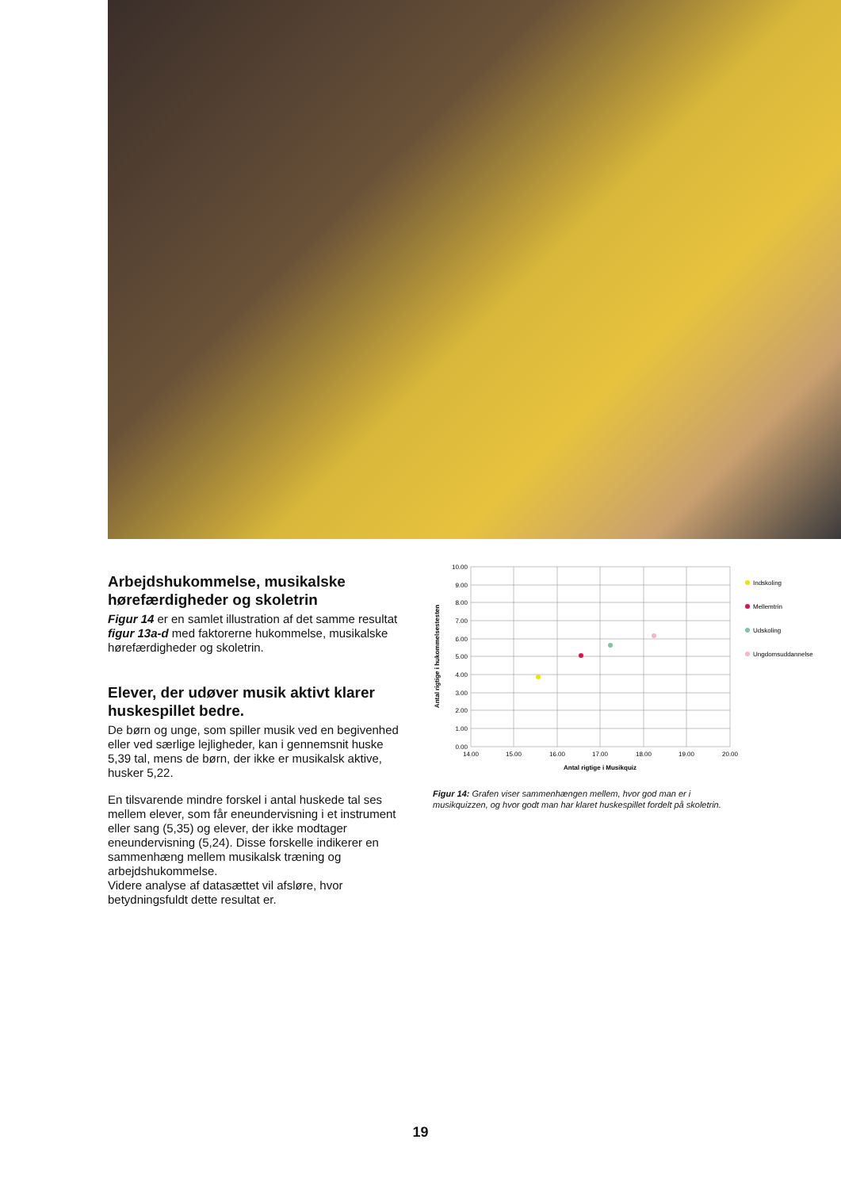Arbejdshukommelse, musikalske hørefærdigheder og skoletrin
Figur 14 er en samlet illustration af det samme resultat figur 13a-d med faktorerne hukommelse, musikalske hørefærdigheder og skoletrin.
Elever, der udøver musik aktivt klarer huskespillet bedre.
De børn og unge, som spiller musik ved en begivenhed eller ved særlige lejligheder, kan i gennemsnit huske 5,39 tal, mens de børn, der ikke er musikalsk aktive, husker 5,22.
En tilsvarende mindre forskel i antal huskede tal ses mellem elever, som får eneundervisning i et instrument eller sang (5,35) og elever, der ikke modtager eneundervisning (5,24). Disse forskelle indikerer en sammenhæng mellem musikalsk træning og arbejdshukommelse.
Videre analyse af datasættet vil afsløre, hvor betydningsfuldt dette resultat er.
10.00
9.00
8.00
7.00
6.00
5.00
4.00
3.00
2.00
1.00
0.00
14.00
15.00
16.00
17.00
18.00
19.00
20.00
Antal rigtige i Musikquiz
Antal rigtige i hukommelsestesten
Indskoling
Mellemtrin
Udskoling
Ungdomsuddannelse
Figur 14: Grafen viser sammenhængen mellem, hvor god man er i musikquizzen, og hvor godt man har klaret huskespillet fordelt på skoletrin.
19